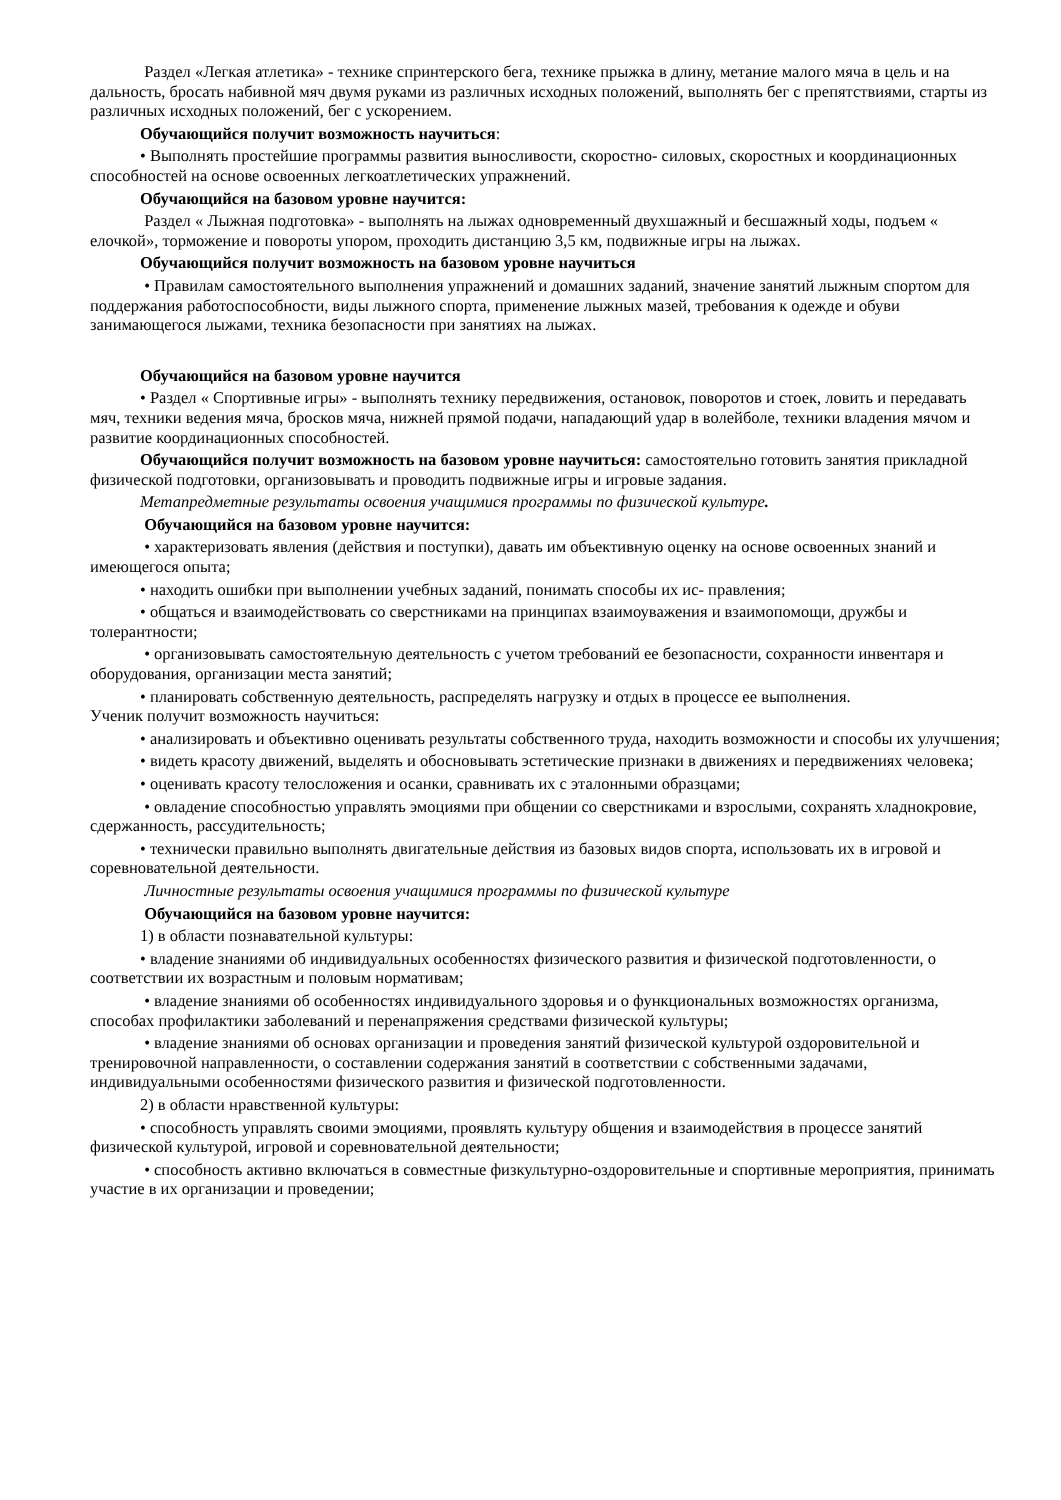Раздел «Легкая атлетика» - технике спринтерского бега, технике прыжка в длину, метание малого мяча в цель и на дальность, бросать набивной мяч двумя руками из различных исходных положений, выполнять бег с препятствиями, старты из различных исходных положений, бег с ускорением.
Обучающийся получит возможность научиться:
• Выполнять простейшие программы развития выносливости, скоростно- силовых, скоростных и координационных способностей на основе освоенных легкоатлетических упражнений.
Обучающийся на базовом уровне научится:
Раздел « Лыжная подготовка» - выполнять на лыжах одновременный двухшажный и бесшажный ходы, подъем « елочкой», торможение и повороты упором, проходить дистанцию 3,5 км, подвижные игры на лыжах.
Обучающийся получит возможность на базовом уровне научиться
• Правилам самостоятельного выполнения упражнений и домашних заданий, значение занятий лыжным спортом для поддержания работоспособности, виды лыжного спорта, применение лыжных мазей, требования к одежде и обуви занимающегося лыжами, техника безопасности при занятиях на лыжах.
Обучающийся на базовом уровне научится
• Раздел « Спортивные игры» - выполнять технику передвижения, остановок, поворотов и стоек, ловить и передавать мяч, техники ведения мяча, бросков мяча, нижней прямой подачи, нападающий удар в волейболе, техники владения мячом и развитие координационных способностей.
Обучающийся получит возможность на базовом уровне научиться: самостоятельно готовить занятия прикладной физической подготовки, организовывать и проводить подвижные игры и игровые задания.
Метапредметные результаты освоения учащимися программы по физической культуре.
Обучающийся на базовом уровне научится:
• характеризовать явления (действия и поступки), давать им объективную оценку на основе освоенных знаний и имеющегося опыта;
• находить ошибки при выполнении учебных заданий, понимать способы их ис- правления;
• общаться и взаимодействовать со сверстниками на принципах взаимоуважения и взаимопомощи, дружбы и толерантности;
• организовывать самостоятельную деятельность с учетом требований ее безопасности, сохранности инвентаря и оборудования, организации места занятий;
• планировать собственную деятельность, распределять нагрузку и отдых в процессе ее выполнения.
Ученик получит возможность научиться:
• анализировать и объективно оценивать результаты собственного труда, находить возможности и способы их улучшения;
• видеть красоту движений, выделять и обосновывать эстетические признаки в движениях и передвижениях человека;
• оценивать красоту телосложения и осанки, сравнивать их с эталонными образцами;
• овладение способностью управлять эмоциями при общении со сверстниками и взрослыми, сохранять хладнокровие, сдержанность, рассудительность;
• технически правильно выполнять двигательные действия из базовых видов спорта, использовать их в игровой и соревновательной деятельности.
Личностные результаты освоения учащимися программы по физической культуре
Обучающийся на базовом уровне научится:
1) в области познавательной культуры:
• владение знаниями об индивидуальных особенностях физического развития и физической подготовленности, о соответствии их возрастным и половым нормативам;
• владение знаниями об особенностях индивидуального здоровья и о функциональных возможностях организма, способах профилактики заболеваний и перенапряжения средствами физической культуры;
• владение знаниями об основах организации и проведения занятий физической культурой оздоровительной и тренировочной направленности, о составлении содержания занятий в соответствии с собственными задачами, индивидуальными особенностями физического развития и физической подготовленности.
2) в области нравственной культуры:
• способность управлять своими эмоциями, проявлять культуру общения и взаимодействия в процессе занятий физической культурой, игровой и соревновательной деятельности;
• способность активно включаться в совместные физкультурно-оздоровительные и спортивные мероприятия, принимать участие в их организации и проведении;